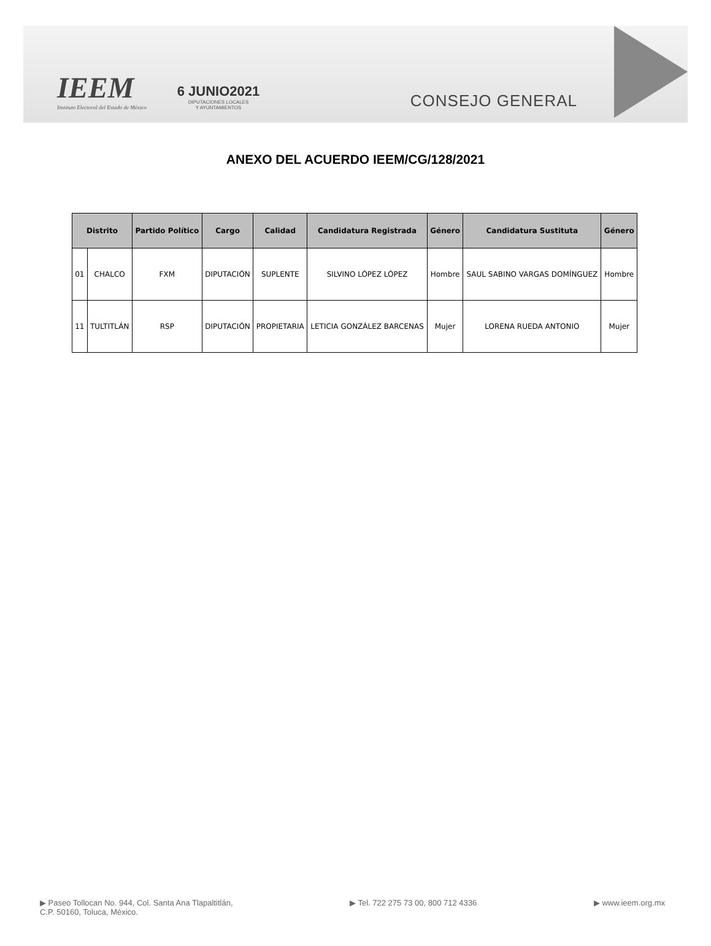IEEM
Instituto Electoral del Estado de México
6 JUNIO2021
DIPUTACIONES LOCALES
Y AYUNTAMIENTOS
CONSEJO GENERAL
ANEXO DEL ACUERDO IEEM/CG/128/2021
| Distrito | | Partido Político | Cargo | Calidad | Candidatura Registrada | Género | Candidatura Sustituta | Género |
| --- | --- | --- | --- | --- | --- | --- | --- | --- |
| 01 | CHALCO | FXM | DIPUTACIÓN | SUPLENTE | SILVINO LÓPEZ LÓPEZ | Hombre | SAUL SABINO VARGAS DOMÍNGUEZ | Hombre |
| 11 | TULTITLÁN | RSP | DIPUTACIÓN | PROPIETARIA | LETICIA GONZÁLEZ BARCENAS | Mujer | LORENA RUEDA ANTONIO | Mujer |
▶ Paseo Tollocan No. 944, Col. Santa Ana Tlapaltitlán,
C.P. 50160, Toluca, México.
▶ Tel. 722 275 73 00, 800 712 4336
▶ www.ieem.org.mx